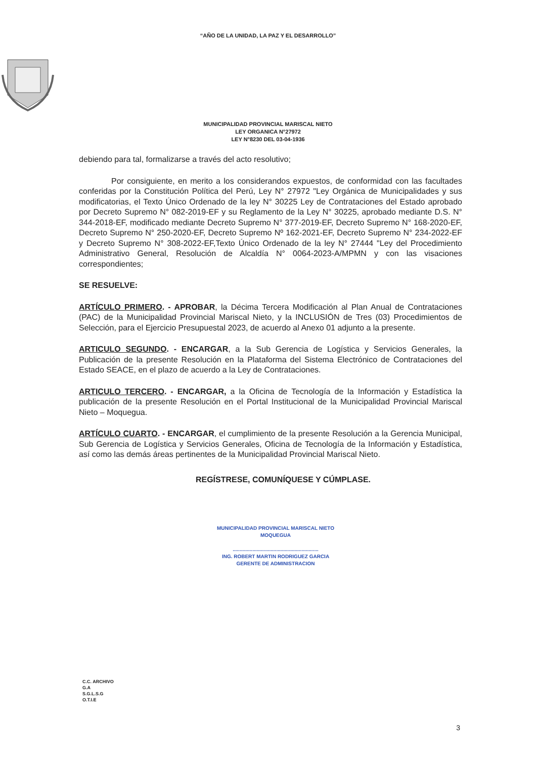“AÑO DE LA UNIDAD, LA PAZ Y EL DESARROLLO”
MUNICIPALIDAD PROVINCIAL MARISCAL NIETO
LEY ORGANICA N°27972
LEY N°8230 DEL 03-04-1936
debiendo para tal, formalizarse a través del acto resolutivo;
Por consiguiente, en merito a los considerandos expuestos, de conformidad con las facultades conferidas por la Constitución Política del Perú, Ley N° 27972 "Ley Orgánica de Municipalidades y sus modificatorias, el Texto Único Ordenado de la ley N° 30225 Ley de Contrataciones del Estado aprobado por Decreto Supremo N° 082-2019-EF y su Reglamento de la Ley N° 30225, aprobado mediante D.S. N° 344-2018-EF, modificado mediante Decreto Supremo N° 377-2019-EF, Decreto Supremo N° 168-2020-EF, Decreto Supremo N° 250-2020-EF, Decreto Supremo Nº 162-2021-EF, Decreto Supremo N° 234-2022-EF y Decreto Supremo N° 308-2022-EF,Texto Único Ordenado de la ley N° 27444 "Ley del Procedimiento Administrativo General, Resolución de Alcaldía N° 0064-2023-A/MPMN y con las visaciones correspondientes;
SE RESUELVE:
ARTÍCULO PRIMERO. - APROBAR, la Décima Tercera Modificación al Plan Anual de Contrataciones (PAC) de la Municipalidad Provincial Mariscal Nieto, y la INCLUSIÓN de Tres (03) Procedimientos de Selección, para el Ejercicio Presupuestal 2023, de acuerdo al Anexo 01 adjunto a la presente.
ARTICULO SEGUNDO. - ENCARGAR, a la Sub Gerencia de Logística y Servicios Generales, la Publicación de la presente Resolución en la Plataforma del Sistema Electrónico de Contrataciones del Estado SEACE, en el plazo de acuerdo a la Ley de Contrataciones.
ARTICULO TERCERO. - ENCARGAR, a la Oficina de Tecnología de la Información y Estadística la publicación de la presente Resolución en el Portal Institucional de la Municipalidad Provincial Mariscal Nieto – Moquegua.
ARTÍCULO CUARTO. - ENCARGAR, el cumplimiento de la presente Resolución a la Gerencia Municipal, Sub Gerencia de Logística y Servicios Generales, Oficina de Tecnología de la Información y Estadística, así como las demás áreas pertinentes de la Municipalidad Provincial Mariscal Nieto.
REGÍSTRESE, COMUNÍQUESE Y CÚMPLASE.
MUNICIPALIDAD PROVINCIAL MARISCAL NIETO
MOQUEGUA
.............................................................
ING. ROBERT MARTIN RODRIGUEZ GARCIA
GERENTE DE ADMINISTRACION
C.C. ARCHIVO
G.A
S.G.L.S.G
O.T.I.E
3